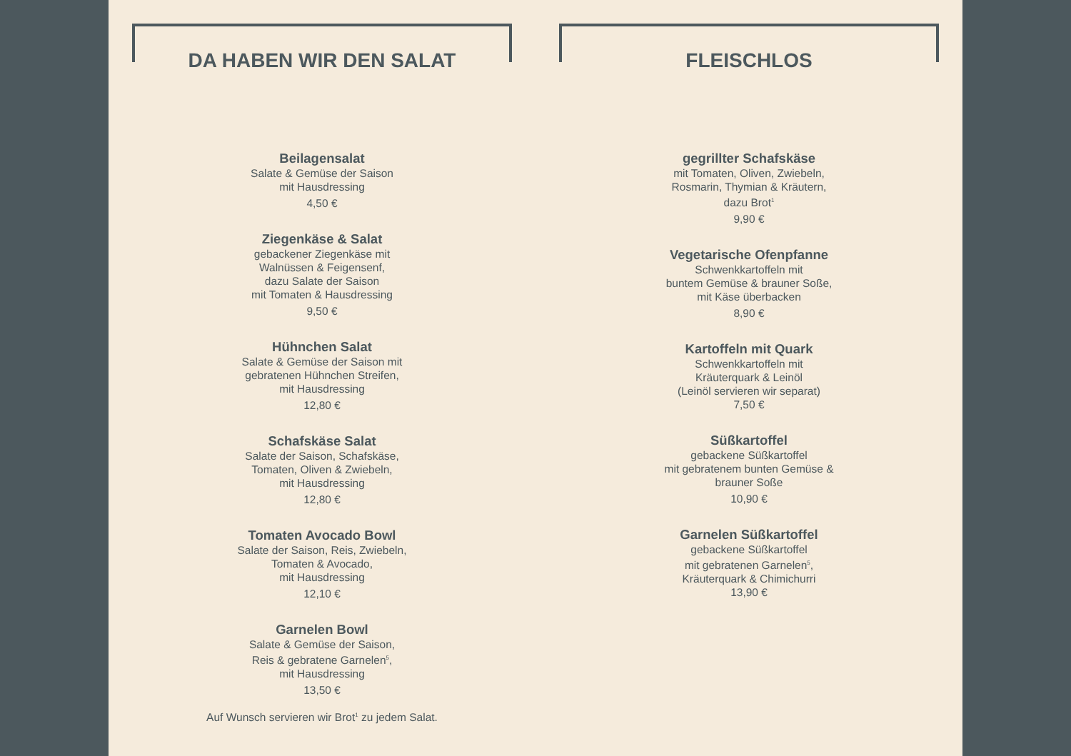DA HABEN WIR DEN SALAT
Beilagensalat
Salate & Gemüse der Saison
mit Hausdressing
4,50 €
Ziegenkäse & Salat
gebackener Ziegenkäse mit
Walnüssen & Feigensenf,
dazu Salate der Saison
mit Tomaten & Hausdressing
9,50 €
Hühnchen Salat
Salate & Gemüse der Saison mit
gebratenen Hühnchen Streifen,
mit Hausdressing
12,80 €
Schafskäse Salat
Salate der Saison, Schafskäse,
Tomaten, Oliven & Zwiebeln,
mit Hausdressing
12,80 €
Tomaten Avocado Bowl
Salate der Saison, Reis, Zwiebeln,
Tomaten & Avocado,
mit Hausdressing
12,10 €
Garnelen Bowl
Salate & Gemüse der Saison,
Reis & gebratene Garnelen<sup>5</sup>,
mit Hausdressing
13,50 €
Auf Wunsch servieren wir Brot<sup>1</sup> zu jedem Salat.
FLEISCHLOS
gegrillter Schafskäse
mit Tomaten, Oliven, Zwiebeln,
Rosmarin, Thymian & Kräutern,
dazu Brot<sup>1</sup>
9,90 €
Vegetarische Ofenpfanne
Schwenkkartoffeln mit
buntem Gemüse & brauner Soße,
mit Käse überbacken
8,90 €
Kartoffeln mit Quark
Schwenkkartoffeln mit
Kräuterquark & Leinöl
(Leinöl servieren wir separat)
7,50 €
Süßkartoffel
gebackene Süßkartoffel
mit gebratenem bunten Gemüse &
brauner Soße
10,90 €
Garnelen Süßkartoffel
gebackene Süßkartoffel
mit gebratenen Garnelen<sup>5</sup>,
Kräuterquark & Chimichurri
13,90 €